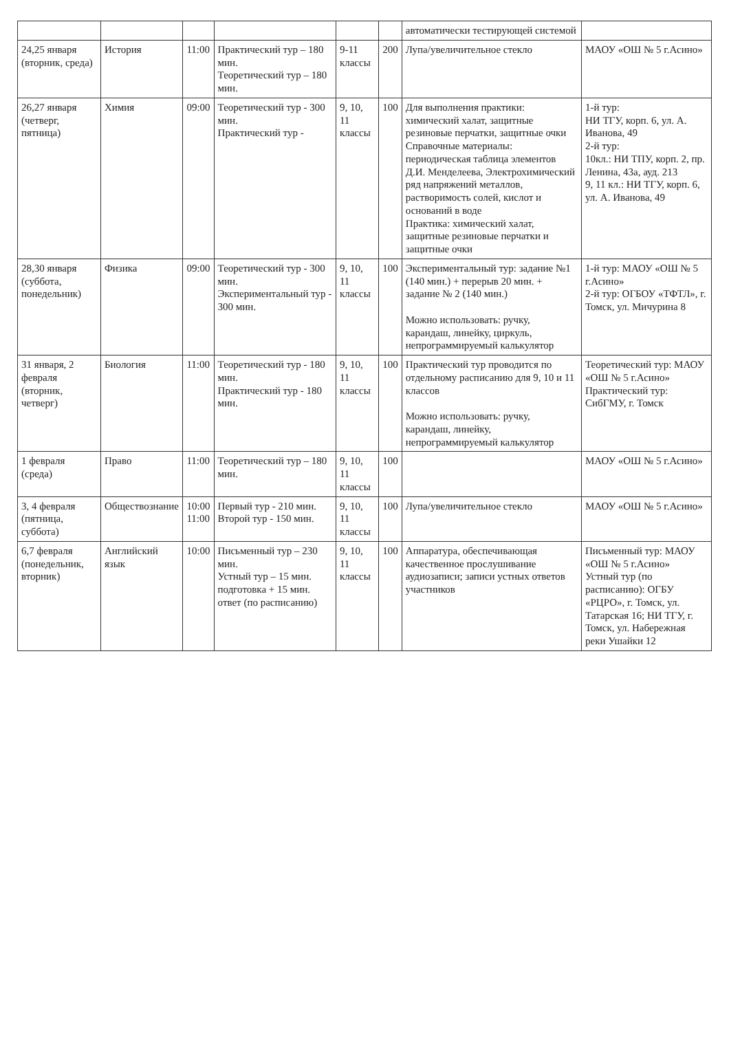| | | | | | | автоматически тестирующей системой | |
| 24,25 января (вторник, среда) | История | 11:00 | Практический тур – 180 мин. Теоретический тур – 180 мин. | 9-11 классы | 200 | Лупа/увеличительное стекло | МАОУ «ОШ № 5 г.Асино» |
| 26,27 января (четверг, пятница) | Химия | 09:00 | Теоретический тур - 300 мин. Практический тур - | 9, 10, 11 классы | 100 | Для выполнения практики: химический халат, защитные резиновые перчатки, защитные очки Справочные материалы: периодическая таблица элементов Д.И. Менделеева, Электрохимический ряд напряжений металлов, растворимость солей, кислот и оснований в воде Практика: химический халат, защитные резиновые перчатки и защитные очки | 1-й тур: НИ ТГУ, корп. 6, ул. А. Иванова, 49 2-й тур: 10кл.: НИ ТПУ, корп. 2, пр. Ленина, 43а, ауд. 213 9, 11 кл.: НИ ТГУ, корп. 6, ул. А. Иванова, 49 |
| 28,30 января (суббота, понедельник) | Физика | 09:00 | Теоретический тур - 300 мин. Экспериментальный тур - 300 мин. | 9, 10, 11 классы | 100 | Экспериментальный тур: задание №1 (140 мин.) + перерыв 20 мин. + задание № 2 (140 мин.) Можно использовать: ручку, карандаш, линейку, циркуль, непрограммируемый калькулятор | 1-й тур: МАОУ «ОШ № 5 г.Асино» 2-й тур: ОГБОУ «ТФТЛ», г. Томск, ул. Мичурина 8 |
| 31 января, 2 февраля (вторник, четверг) | Биология | 11:00 | Теоретический тур - 180 мин. Практический тур - 180 мин. | 9, 10, 11 классы | 100 | Практический тур проводится по отдельному расписанию для 9, 10 и 11 классов Можно использовать: ручку, карандаш, линейку, непрограммируемый калькулятор | Теоретический тур: МАОУ «ОШ № 5 г.Асино» Практический тур: СибГМУ, г. Томск |
| 1 февраля (среда) | Право | 11:00 | Теоретический тур – 180 мин. | 9, 10, 11 классы | 100 | | МАОУ «ОШ № 5 г.Асино» |
| 3, 4 февраля (пятница, суббота) | Обществознание | 10:00 11:00 | Первый тур - 210 мин. Второй тур - 150 мин. | 9, 10, 11 классы | 100 | Лупа/увеличительное стекло | МАОУ «ОШ № 5 г.Асино» |
| 6,7 февраля (понедельник, вторник) | Английский язык | 10:00 | Письменный тур – 230 мин. Устный тур – 15 мин. подготовка + 15 мин. ответ (по расписанию) | 9, 10, 11 классы | 100 | Аппаратура, обеспечивающая качественное прослушивание аудиозаписи; записи устных ответов участников | Письменный тур: МАОУ «ОШ № 5 г.Асино» Устный тур (по расписанию): ОГБУ «РЦРО», г. Томск, ул. Татарская 16; НИ ТГУ, г. Томск, ул. Набережная реки Ушайки 12 |